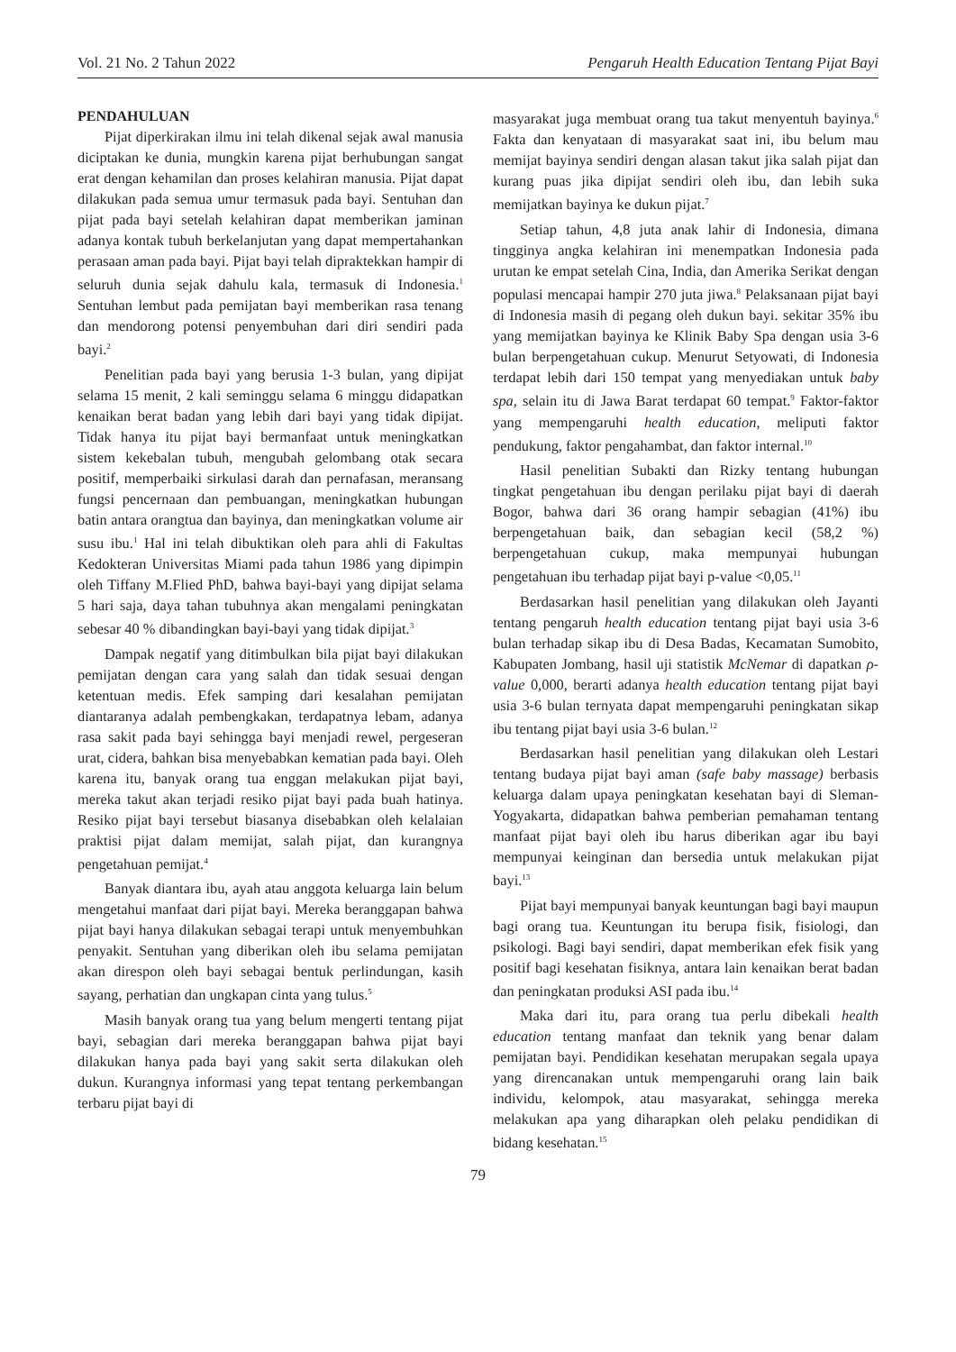Vol. 21 No. 2 Tahun 2022 Pengaruh Health Education Tentang Pijat Bayi
PENDAHULUAN
Pijat diperkirakan ilmu ini telah dikenal sejak awal manusia diciptakan ke dunia, mungkin karena pijat berhubungan sangat erat dengan kehamilan dan proses kelahiran manusia. Pijat dapat dilakukan pada semua umur termasuk pada bayi. Sentuhan dan pijat pada bayi setelah kelahiran dapat memberikan jaminan adanya kontak tubuh berkelanjutan yang dapat mempertahankan perasaan aman pada bayi. Pijat bayi telah dipraktekkan hampir di seluruh dunia sejak dahulu kala, termasuk di Indonesia.<sup>1</sup> Sentuhan lembut pada pemijatan bayi memberikan rasa tenang dan mendorong potensi penyembuhan dari diri sendiri pada bayi.<sup>2</sup>
Penelitian pada bayi yang berusia 1-3 bulan, yang dipijat selama 15 menit, 2 kali seminggu selama 6 minggu didapatkan kenaikan berat badan yang lebih dari bayi yang tidak dipijat. Tidak hanya itu pijat bayi bermanfaat untuk meningkatkan sistem kekebalan tubuh, mengubah gelombang otak secara positif, memperbaiki sirkulasi darah dan pernafasan, meransang fungsi pencernaan dan pembuangan, meningkatkan hubungan batin antara orangtua dan bayinya, dan meningkatkan volume air susu ibu.<sup>1</sup> Hal ini telah dibuktikan oleh para ahli di Fakultas Kedokteran Universitas Miami pada tahun 1986 yang dipimpin oleh Tiffany M.Flied PhD, bahwa bayi-bayi yang dipijat selama 5 hari saja, daya tahan tubuhnya akan mengalami peningkatan sebesar 40 % dibandingkan bayi-bayi yang tidak dipijat.<sup>3</sup>
Dampak negatif yang ditimbulkan bila pijat bayi dilakukan pemijatan dengan cara yang salah dan tidak sesuai dengan ketentuan medis. Efek samping dari kesalahan pemijatan diantaranya adalah pembengkakan, terdapatnya lebam, adanya rasa sakit pada bayi sehingga bayi menjadi rewel, pergeseran urat, cidera, bahkan bisa menyebabkan kematian pada bayi. Oleh karena itu, banyak orang tua enggan melakukan pijat bayi, mereka takut akan terjadi resiko pijat bayi pada buah hatinya. Resiko pijat bayi tersebut biasanya disebabkan oleh kelalaian praktisi pijat dalam memijat, salah pijat, dan kurangnya pengetahuan pemijat.<sup>4</sup>
Banyak diantara ibu, ayah atau anggota keluarga lain belum mengetahui manfaat dari pijat bayi. Mereka beranggapan bahwa pijat bayi hanya dilakukan sebagai terapi untuk menyembuhkan penyakit. Sentuhan yang diberikan oleh ibu selama pemijatan akan direspon oleh bayi sebagai bentuk perlindungan, kasih sayang, perhatian dan ungkapan cinta yang tulus.<sup>5</sup>
Masih banyak orang tua yang belum mengerti tentang pijat bayi, sebagian dari mereka beranggapan bahwa pijat bayi dilakukan hanya pada bayi yang sakit serta dilakukan oleh dukun. Kurangnya informasi yang tepat tentang perkembangan terbaru pijat bayi di
masyarakat juga membuat orang tua takut menyentuh bayinya.<sup>6</sup> Fakta dan kenyataan di masyarakat saat ini, ibu belum mau memijat bayinya sendiri dengan alasan takut jika salah pijat dan kurang puas jika dipijat sendiri oleh ibu, dan lebih suka memijatkan bayinya ke dukun pijat.<sup>7</sup>
Setiap tahun, 4,8 juta anak lahir di Indonesia, dimana tingginya angka kelahiran ini menempatkan Indonesia pada urutan ke empat setelah Cina, India, dan Amerika Serikat dengan populasi mencapai hampir 270 juta jiwa.<sup>8</sup> Pelaksanaan pijat bayi di Indonesia masih di pegang oleh dukun bayi. sekitar 35% ibu yang memijatkan bayinya ke Klinik Baby Spa dengan usia 3-6 bulan berpengetahuan cukup. Menurut Setyowati, di Indonesia terdapat lebih dari 150 tempat yang menyediakan untuk baby spa, selain itu di Jawa Barat terdapat 60 tempat.<sup>9</sup> Faktor-faktor yang mempengaruhi health education, meliputi faktor pendukung, faktor pengahambat, dan faktor internal.<sup>10</sup>
Hasil penelitian Subakti dan Rizky tentang hubungan tingkat pengetahuan ibu dengan perilaku pijat bayi di daerah Bogor, bahwa dari 36 orang hampir sebagian (41%) ibu berpengetahuan baik, dan sebagian kecil (58,2 %) berpengetahuan cukup, maka mempunyai hubungan pengetahuan ibu terhadap pijat bayi p-value <0,05.<sup>11</sup>
Berdasarkan hasil penelitian yang dilakukan oleh Jayanti tentang pengaruh health education tentang pijat bayi usia 3-6 bulan terhadap sikap ibu di Desa Badas, Kecamatan Sumobito, Kabupaten Jombang, hasil uji statistik McNemar di dapatkan ρ-value 0,000, berarti adanya health education tentang pijat bayi usia 3-6 bulan ternyata dapat mempengaruhi peningkatan sikap ibu tentang pijat bayi usia 3-6 bulan.<sup>12</sup>
Berdasarkan hasil penelitian yang dilakukan oleh Lestari tentang budaya pijat bayi aman (safe baby massage) berbasis keluarga dalam upaya peningkatan kesehatan bayi di Sleman-Yogyakarta, didapatkan bahwa pemberian pemahaman tentang manfaat pijat bayi oleh ibu harus diberikan agar ibu bayi mempunyai keinginan dan bersedia untuk melakukan pijat bayi.<sup>13</sup>
Pijat bayi mempunyai banyak keuntungan bagi bayi maupun bagi orang tua. Keuntungan itu berupa fisik, fisiologi, dan psikologi. Bagi bayi sendiri, dapat memberikan efek fisik yang positif bagi kesehatan fisiknya, antara lain kenaikan berat badan dan peningkatan produksi ASI pada ibu.<sup>14</sup>
Maka dari itu, para orang tua perlu dibekali health education tentang manfaat dan teknik yang benar dalam pemijatan bayi. Pendidikan kesehatan merupakan segala upaya yang direncanakan untuk mempengaruhi orang lain baik individu, kelompok, atau masyarakat, sehingga mereka melakukan apa yang diharapkan oleh pelaku pendidikan di bidang kesehatan.<sup>15</sup>
79